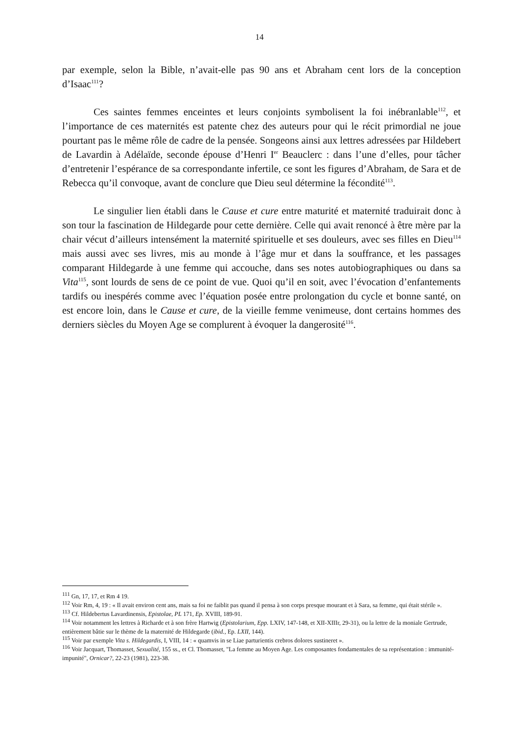14
par exemple, selon la Bible, n’avait-elle pas 90 ans et Abraham cent lors de la conception d’Isaac<sup>111</sup>?
Ces saintes femmes enceintes et leurs conjoints symbolisent la foi inébranlable<sup>112</sup>, et l’importance de ces maternités est patente chez des auteurs pour qui le récit primordial ne joue pourtant pas le même rôle de cadre de la pensée. Songeons ainsi aux lettres adressées par Hildebert de Lavardin à Adélaïde, seconde épouse d’Henri I<sup>er</sup> Beauclerc : dans l’une d’elles, pour tâcher d’entretenir l’espérance de sa correspondante infertile, ce sont les figures d’Abraham, de Sara et de Rebecca qu’il convoque, avant de conclure que Dieu seul détermine la fécondité<sup>113</sup>.
Le singulier lien établi dans le Cause et cure entre maturité et maternité traduirait donc à son tour la fascination de Hildegarde pour cette dernière. Celle qui avait renoncé à être mère par la chair vécut d’ailleurs intensément la maternité spirituelle et ses douleurs, avec ses filles en Dieu<sup>114</sup> mais aussi avec ses livres, mis au monde à l’âge mur et dans la souffrance, et les passages comparant Hildegarde à une femme qui accouche, dans ses notes autobiographiques ou dans sa Vita<sup>115</sup>, sont lourds de sens de ce point de vue. Quoi qu’il en soit, avec l’évocation d’enfantements tardifs ou inespérés comme avec l’équation posée entre prolongation du cycle et bonne santé, on est encore loin, dans le Cause et cure, de la vieille femme venimeuse, dont certains hommes des derniers siècles du Moyen Age se complurent à évoquer la dangerosité<sup>116</sup>.
<sup>111</sup> Gn, 17, 17, et Rm 4 19.
<sup>112</sup> Voir Rm, 4, 19 : « Il avait environ cent ans, mais sa foi ne faiblit pas quand il pensa à son corps presque mourant et à Sara, sa femme, qui était stérile ».
<sup>113</sup> Cf. Hildebertus Lavardinensis, Epistolae, PL 171, Ep. XVIII, 189-91.
<sup>114</sup> Voir notamment les lettres à Richarde et à son frère Hartwig (Epistolarium, Epp. LXIV, 147-148, et XII-XIIIr, 29-31), ou la lettre de la moniale Gertrude, entièrement bâtie sur le thème de la maternité de Hildegarde (ibid., Ep. LXII, 144).
<sup>115</sup> Voir par exemple Vita s. Hildegardis, I, VIII, 14 : « quamvis in se Liae parturientis crebros dolores sustineret ».
<sup>116</sup> Voir Jacquart, Thomasset, Sexualité, 155 ss., et Cl. Thomasset, "La femme au Moyen Age. Les composantes fondamentales de sa représentation : immunité-impunité", Ornicar?, 22-23 (1981), 223-38.